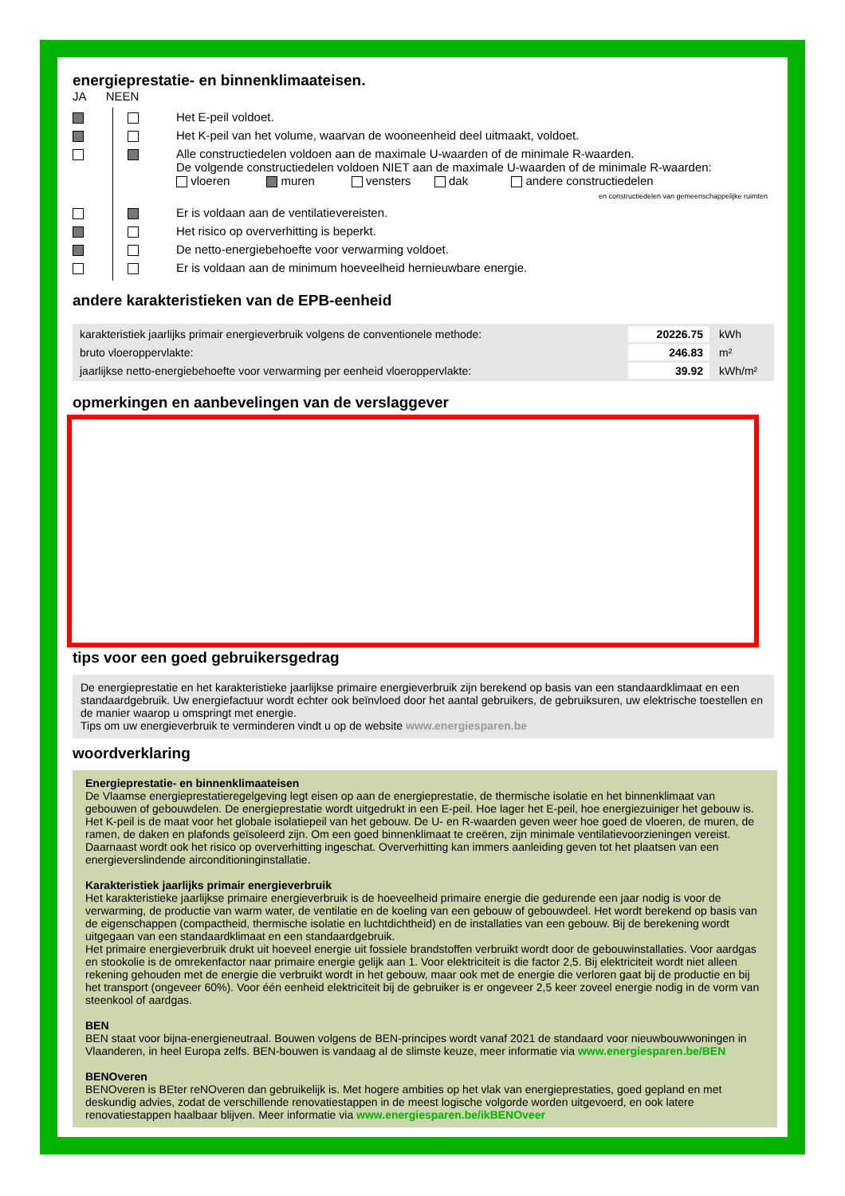energieprestatie- en binnenklimaateisen.
JA NEEN
| | | Het E-peil voldoet. |
| | | Het K-peil van het volume, waarvan de wooneenheid deel uitmaakt, voldoet. |
| | | Alle constructiedelen voldoen aan de maximale U-waarden of de minimale R-waarden. De volgende constructiedelen voldoen NIET aan de maximale U-waarden of de minimale R-waarden: vloeren muren vensters dak andere constructiedelen en constructiedelen van gemeenschappelijke ruimten |
| | | Er is voldaan aan de ventilatievereisten. |
| | | Het risico op oververhitting is beperkt. |
| | | De netto-energiebehoefte voor verwarming voldoet. |
| | | Er is voldaan aan de minimum hoeveelheid hernieuwbare energie. |
andere karakteristieken van de EPB-eenheid
| karakteristiek jaarlijks primair energieverbruik volgens de conventionele methode: | 20226.75 | kWh |
| bruto vloeroppervlakte: | 246.83 | m² |
| jaarlijkse netto-energiebehoefte voor verwarming per eenheid vloeroppervlakte: | 39.92 | kWh/m² |
opmerkingen en aanbevelingen van de verslaggever
tips voor een goed gebruikersgedrag
De energieprestatie en het karakteristieke jaarlijkse primaire energieverbruik zijn berekend op basis van een standaardklimaat en een standaardgebruik. Uw energiefactuur wordt echter ook beïnvloed door het aantal gebruikers, de gebruiksuren, uw elektrische toestellen en de manier waarop u omspringt met energie.
Tips om uw energieverbruik te verminderen vindt u op de website www.energiesparen.be
woordverklaring
Energieprestatie- en binnenklimaateisen
De Vlaamse energieprestatieregelgeving legt eisen op aan de energieprestatie, de thermische isolatie en het binnenklimaat van gebouwen of gebouwdelen. De energieprestatie wordt uitgedrukt in een E-peil. Hoe lager het E-peil, hoe energiezuiniger het gebouw is. Het K-peil is de maat voor het globale isolatiepeil van het gebouw. De U- en R-waarden geven weer hoe goed de vloeren, de muren, de ramen, de daken en plafonds geïsoleerd zijn. Om een goed binnenklimaat te creëren, zijn minimale ventilatievoorzieningen vereist. Daarnaast wordt ook het risico op oververhitting ingeschat. Oververhitting kan immers aanleiding geven tot het plaatsen van een energieverslindende airconditioninginstallatie.
Karakteristiek jaarlijks primair energieverbruik
Het karakteristieke jaarlijkse primaire energieverbruik is de hoeveelheid primaire energie die gedurende een jaar nodig is voor de verwarming, de productie van warm water, de ventilatie en de koeling van een gebouw of gebouwdeel. Het wordt berekend op basis van de eigenschappen (compactheid, thermische isolatie en luchtdichtheid) en de installaties van een gebouw. Bij de berekening wordt uitgegaan van een standaardklimaat en een standaardgebruik.
Het primaire energieverbruik drukt uit hoeveel energie uit fossiele brandstoffen verbruikt wordt door de gebouwinstallaties. Voor aardgas en stookolie is de omrekenfactor naar primaire energie gelijk aan 1. Voor elektriciteit is die factor 2,5. Bij elektriciteit wordt niet alleen rekening gehouden met de energie die verbruikt wordt in het gebouw, maar ook met de energie die verloren gaat bij de productie en bij het transport (ongeveer 60%). Voor één eenheid elektriciteit bij de gebruiker is er ongeveer 2,5 keer zoveel energie nodig in de vorm van steenkool of aardgas.
BEN
BEN staat voor bijna-energieneutraal. Bouwen volgens de BEN-principes wordt vanaf 2021 de standaard voor nieuwbouwwoningen in Vlaanderen, in heel Europa zelfs. BEN-bouwen is vandaag al de slimste keuze, meer informatie via www.energiesparen.be/BEN
BENOveren
BENOveren is BEter reNOveren dan gebruikelijk is. Met hogere ambities op het vlak van energieprestaties, goed gepland en met deskundig advies, zodat de verschillende renovatiestappen in de meest logische volgorde worden uitgevoerd, en ook latere renovatiestappen haalbaar blijven. Meer informatie via www.energiesparen.be/ikBENOveer